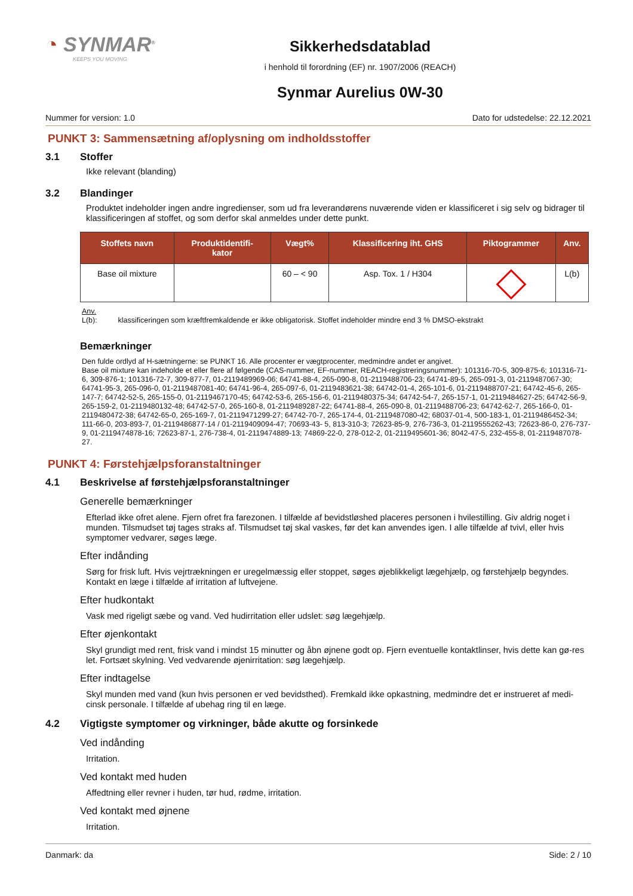◔ SYNMAR<sup>®</sup>
KEEPS YOU MOVING
Sikkerhedsdatablad
i henhold til forordning (EF) nr. 1907/2006 (REACH)
Synmar Aurelius 0W-30
Nummer for version: 1.0 Dato for udstedelse: 22.12.2021
PUNKT 3: Sammensætning af/oplysning om indholdsstoffer
3.1 Stoffer
Ikke relevant (blanding)
3.2 Blandinger
Produktet indeholder ingen andre ingredienser, som ud fra leverandørens nuværende viden er klassificeret i sig selv og bidrager til klassificeringen af stoffet, og som derfor skal anmeldes under dette punkt.
| Stoffets navn | Produktidentifi- kator | Vægt% | Klassificering iht. GHS | Piktogrammer | Anv. |
| --- | --- | --- | --- | --- | --- |
| Base oil mixture | | 60 – < 90 | Asp. Tox. 1 / H304 | | L(b) |
Anv.
L(b): klassificeringen som kræftfremkaldende er ikke obligatorisk. Stoffet indeholder mindre end 3 % DMSO-ekstrakt
Bemærkninger
Den fulde ordlyd af H-sætningerne: se PUNKT 16. Alle procenter er vægtprocenter, medmindre andet er angivet.
Base oil mixture kan indeholde et eller flere af følgende (CAS-nummer, EF-nummer, REACH-registreringsnummer): 101316-70-5, 309-875-6; 101316-71-6, 309-876-1; 101316-72-7, 309-877-7, 01-2119489969-06; 64741-88-4, 265-090-8, 01-2119488706-23; 64741-89-5, 265-091-3, 01-2119487067-30; 64741-95-3, 265-096-0, 01-2119487081-40; 64741-96-4, 265-097-6, 01-2119483621-38; 64742-01-4, 265-101-6, 01-2119488707-21; 64742-45-6, 265-147-7; 64742-52-5, 265-155-0, 01-2119467170-45; 64742-53-6, 265-156-6, 01-2119480375-34; 64742-54-7, 265-157-1, 01-2119484627-25; 64742-56-9, 265-159-2, 01-2119480132-48; 64742-57-0, 265-160-8, 01-2119489287-22; 64741-88-4, 265-090-8, 01-2119488706-23; 64742-62-7, 265-166-0, 01-2119480472-38; 64742-65-0, 265-169-7, 01-2119471299-27; 64742-70-7, 265-174-4, 01-2119487080-42; 68037-01-4, 500-183-1, 01-2119486452-34; 111-66-0, 203-893-7, 01-2119486877-14 / 01-2119409094-47; 70693-43- 5, 813-310-3; 72623-85-9, 276-736-3, 01-2119555262-43; 72623-86-0, 276-737-9, 01-2119474878-16; 72623-87-1, 276-738-4, 01-2119474889-13; 74869-22-0, 278-012-2, 01-2119495601-36; 8042-47-5, 232-455-8, 01-2119487078-27.
PUNKT 4: Førstehjælpsforanstaltninger
4.1 Beskrivelse af førstehjælpsforanstaltninger
Generelle bemærkninger
Efterlad ikke ofret alene. Fjern ofret fra farezonen. I tilfælde af bevidstløshed placeres personen i hvilestilling. Giv aldrig noget i munden. Tilsmudset tøj tages straks af. Tilsmudset tøj skal vaskes, før det kan anvendes igen. I alle tilfælde af tvivl, eller hvis symptomer vedvarer, søges læge.
Efter indånding
Sørg for frisk luft. Hvis vejrtrækningen er uregelmæssig eller stoppet, søges øjeblikkeligt lægehjælp, og førstehjælp begyndes. Kontakt en læge i tilfælde af irritation af luftvejene.
Efter hudkontakt
Vask med rigeligt sæbe og vand. Ved hudirritation eller udslet: søg lægehjælp.
Efter øjenkontakt
Skyl grundigt med rent, frisk vand i mindst 15 minutter og åbn øjnene godt op. Fjern eventuelle kontaktlinser, hvis dette kan gø-res let. Fortsæt skylning. Ved vedvarende øjenirritation: søg lægehjælp.
Efter indtagelse
Skyl munden med vand (kun hvis personen er ved bevidsthed). Fremkald ikke opkastning, medmindre det er instrueret af medi-cinsk personale. I tilfælde af ubehag ring til en læge.
4.2 Vigtigste symptomer og virkninger, både akutte og forsinkede
Ved indånding
Irritation.
Ved kontakt med huden
Affedtning eller revner i huden, tør hud, rødme, irritation.
Ved kontakt med øjnene
Irritation.
Danmark: da Side: 2 / 10